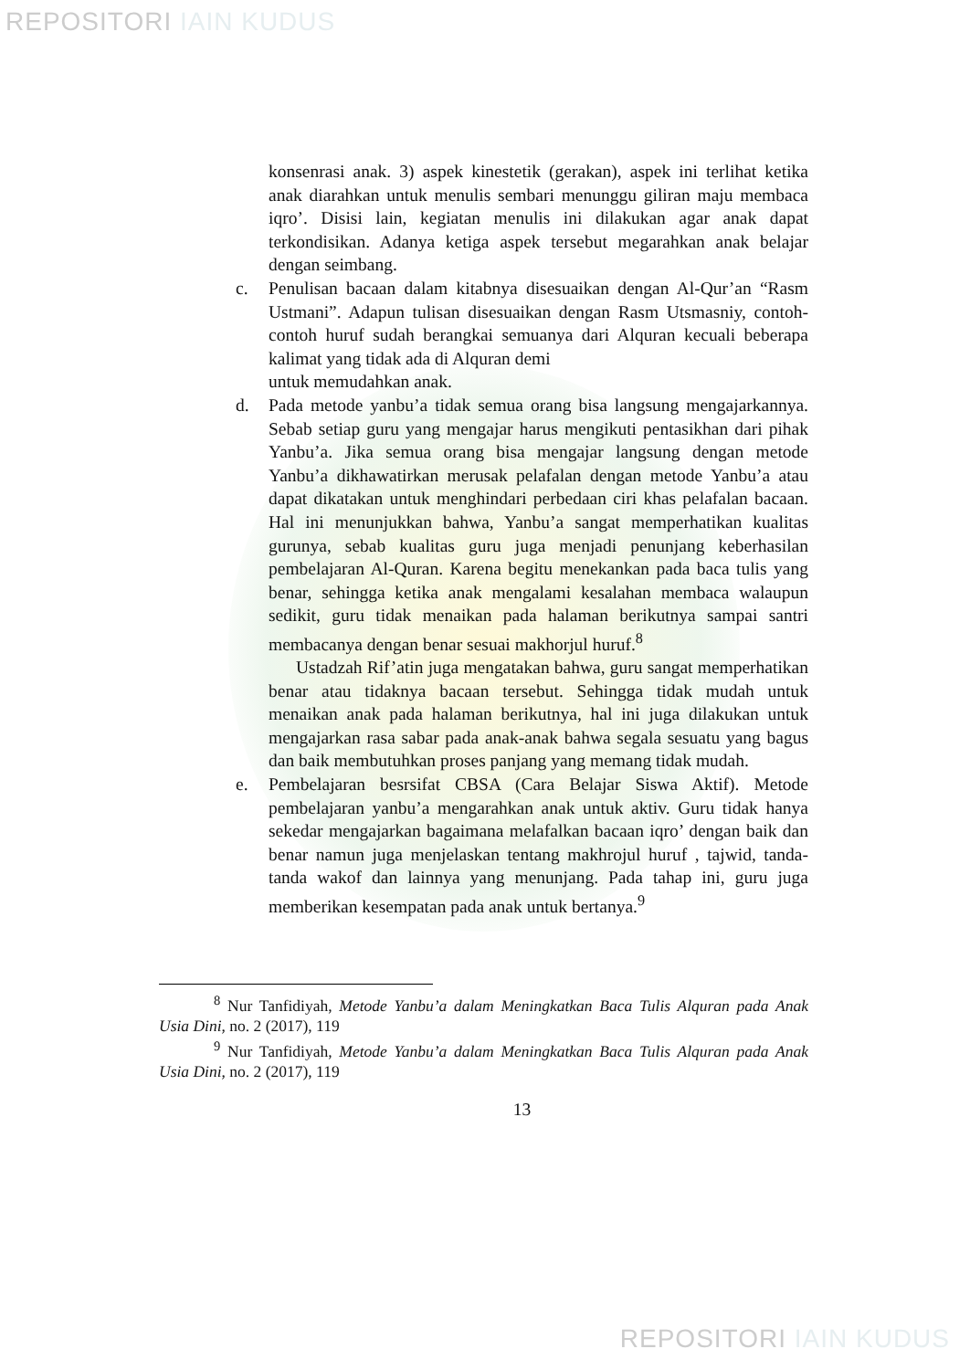REPOSITORI IAIN KUDUS
konsenrasi anak. 3) aspek kinestetik (gerakan), aspek ini terlihat ketika anak diarahkan untuk menulis sembari menunggu giliran maju membaca iqro’. Disisi lain, kegiatan menulis ini dilakukan agar anak dapat terkondisikan. Adanya ketiga aspek tersebut megarahkan anak belajar dengan seimbang.
c. Penulisan bacaan dalam kitabnya disesuaikan dengan Al-Qur’an “Rasm Ustmani”. Adapun tulisan disesuaikan dengan Rasm Utsmasniy, contoh-contoh huruf sudah berangkai semuanya dari Alquran kecuali beberapa kalimat yang tidak ada di Alquran demi
untuk memudahkan anak.
d. Pada metode yanbu’a tidak semua orang bisa langsung mengajarkannya. Sebab setiap guru yang mengajar harus mengikuti pentasikhan dari pihak Yanbu’a. Jika semua orang bisa mengajar langsung dengan metode Yanbu’a dikhawatirkan merusak pelafalan dengan metode Yanbu’a atau dapat dikatakan untuk menghindari perbedaan ciri khas pelafalan bacaan. Hal ini menunjukkan bahwa, Yanbu’a sangat memperhatikan kualitas gurunya, sebab kualitas guru juga menjadi penunjang keberhasilan pembelajaran Al-Quran. Karena begitu menekankan pada baca tulis yang benar, sehingga ketika anak mengalami kesalahan membaca walaupun sedikit, guru tidak menaikan pada halaman berikutnya sampai santri membacanya dengan benar sesuai makhorjul huruf.<sup>8</sup>
Ustadzah Rif’atin juga mengatakan bahwa, guru sangat memperhatikan benar atau tidaknya bacaan tersebut. Sehingga tidak mudah untuk menaikan anak pada halaman berikutnya, hal ini juga dilakukan untuk mengajarkan rasa sabar pada anak-anak bahwa segala sesuatu yang bagus dan baik membutuhkan proses panjang yang memang tidak mudah.
e. Pembelajaran besrsifat CBSA (Cara Belajar Siswa Aktif). Metode pembelajaran yanbu’a mengarahkan anak untuk aktiv. Guru tidak hanya sekedar mengajarkan bagaimana melafalkan bacaan iqro’ dengan baik dan benar namun juga menjelaskan tentang makhrojul huruf , tajwid, tanda-tanda wakof dan lainnya yang menunjang. Pada tahap ini, guru juga memberikan kesempatan pada anak untuk bertanya.<sup>9</sup>
<sup>8</sup> Nur Tanfidiyah, Metode Yanbu’a dalam Meningkatkan Baca Tulis Alquran pada Anak Usia Dini, no. 2 (2017), 119
<sup>9</sup> Nur Tanfidiyah, Metode Yanbu’a dalam Meningkatkan Baca Tulis Alquran pada Anak Usia Dini, no. 2 (2017), 119
13
REPOSITORI IAIN KUDUS